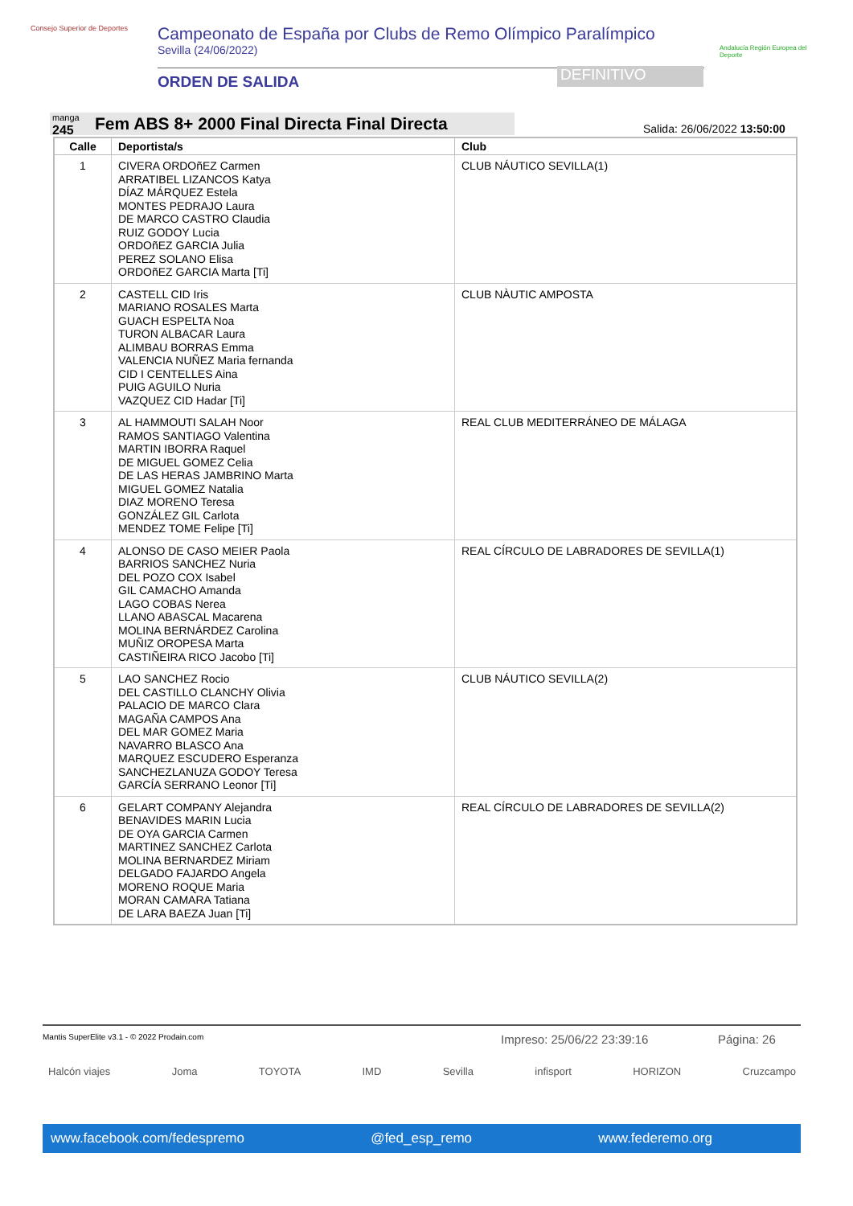Consejo Superior de Deportes
Campeonato de España por Clubs de Remo Olímpico Paralímpico
Sevilla (24/06/2022)
ORDEN DE SALIDA
DEFINITIVO
Andalucía Región Europea del Deporte
manga
245 Fem ABS 8+ 2000 Final Directa Final Directa
Salida: 26/06/2022 13:50:00
| Calle | Deportista/s | Club |
| --- | --- | --- |
| 1 | CIVERA ORDOñEZ Carmen ARRATIBEL LIZANCOS Katya DÍAZ MÁRQUEZ Estela MONTES PEDRAJO Laura DE MARCO CASTRO Claudia RUIZ GODOY Lucia ORDOñEZ GARCIA Julia PEREZ SOLANO Elisa ORDOñEZ GARCIA Marta [Ti] | CLUB NÁUTICO SEVILLA(1) |
| 2 | CASTELL CID Iris MARIANO ROSALES Marta GUACH ESPELTA Noa TURON ALBACAR Laura ALIMBAU BORRAS Emma VALENCIA NUÑEZ Maria fernanda CID I CENTELLES Aina PUIG AGUILO Nuria VAZQUEZ CID Hadar [Ti] | CLUB NÀUTIC AMPOSTA |
| 3 | AL HAMMOUTI SALAH Noor RAMOS SANTIAGO Valentina MARTIN IBORRA Raquel DE MIGUEL GOMEZ Celia DE LAS HERAS JAMBRINO Marta MIGUEL GOMEZ Natalia DIAZ MORENO Teresa GONZÁLEZ GIL Carlota MENDEZ TOME Felipe [Ti] | REAL CLUB MEDITERRÁNEO DE MÁLAGA |
| 4 | ALONSO DE CASO MEIER Paola BARRIOS SANCHEZ Nuria DEL POZO COX Isabel GIL CAMACHO Amanda LAGO COBAS Nerea LLANO ABASCAL Macarena MOLINA BERNÁRDEZ Carolina MUÑIZ OROPESA Marta CASTIÑEIRA RICO Jacobo [Ti] | REAL CÍRCULO DE LABRADORES DE SEVILLA(1) |
| 5 | LAO SANCHEZ Rocio DEL CASTILLO CLANCHY Olivia PALACIO DE MARCO Clara MAGAÑA CAMPOS Ana DEL MAR GOMEZ Maria NAVARRO BLASCO Ana MARQUEZ ESCUDERO Esperanza SANCHEZLANUZA GODOY Teresa GARCÍA SERRANO Leonor [Ti] | CLUB NÁUTICO SEVILLA(2) |
| 6 | GELART COMPANY Alejandra BENAVIDES MARIN Lucia DE OYA GARCIA Carmen MARTINEZ SANCHEZ Carlota MOLINA BERNARDEZ Miriam DELGADO FAJARDO Angela MORENO ROQUE Maria MORAN CAMARA Tatiana DE LARA BAEZA Juan [Ti] | REAL CÍRCULO DE LABRADORES DE SEVILLA(2) |
Mantis SuperElite v3.1 - © 2022 Prodain.com Impreso: 25/06/22 23:39:16 Página: 26
Halcón viajes Joma TOYOTA IMD Sevilla infisport HORIZON Cruzcampo
www.facebook.com/fedespremo @fed_esp_remo www.federemo.org